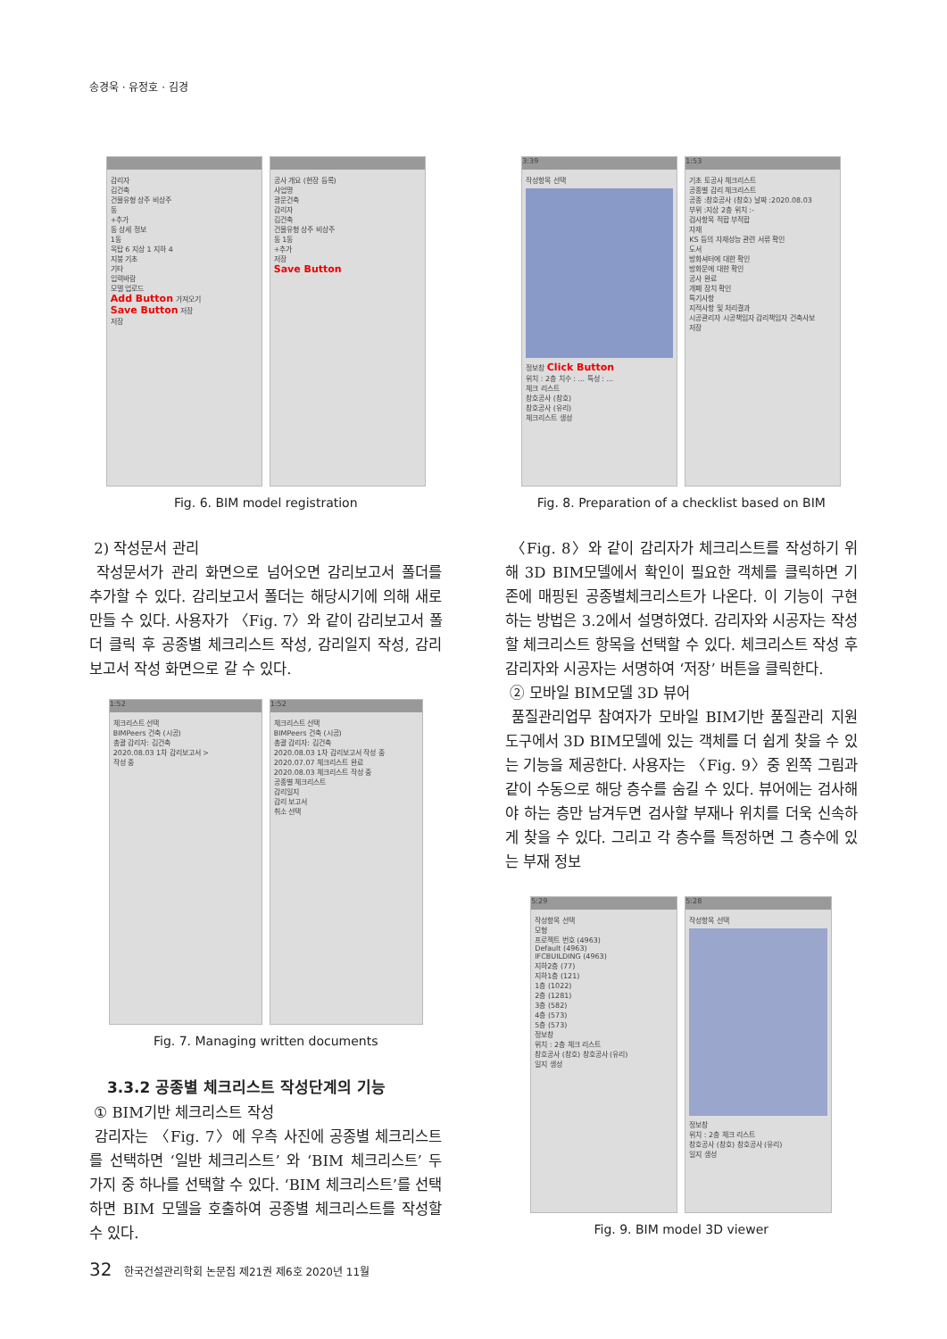송경욱 · 유정호 · 김경
감리자
김건축
건물유형 상주 비상주
동
+추가
동 상세 정보
1동
옥탑 6 지상 1 지하 4
지붕 기초
기타
입력바람
모델 업로드
Add Button 가져오기
Save Button 저장
저장
공사 개요 (현장 등록)
사업명
광운건축
감리자
김건축
건물유형 상주 비상주
동 1동
+추가
저장
Save Button
Fig. 6. BIM model registration
2) 작성문서 관리
작성문서가 관리 화면으로 넘어오면 감리보고서 폴더를 추가할 수 있다. 감리보고서 폴더는 해당시기에 의해 새로 만들 수 있다. 사용자가 〈Fig. 7〉와 같이 감리보고서 폴더 클릭 후 공종별 체크리스트 작성, 감리일지 작성, 감리보고서 작성 화면으로 갈 수 있다.
1:52
체크리스트 선택
BIMPeers 건축 (시공)
총괄 감리자: 김건축
2020.08.03 1차 감리보고서 >
작성 중
1:52
체크리스트 선택
BIMPeers 건축 (시공)
총괄 감리자: 김건축
2020.08.03 1차 감리보고서 작성 중
2020.07.07 체크리스트 완료
2020.08.03 체크리스트 작성 중
공종별 체크리스트
감리일지
감리 보고서
취소 선택
Fig. 7. Managing written documents
3.3.2 공종별 체크리스트 작성단계의 기능
① BIM기반 체크리스트 작성
감리자는 〈Fig. 7〉에 우측 사진에 공종별 체크리스트를 선택하면 ‘일반 체크리스트’ 와 ‘BIM 체크리스트’ 두 가지 중 하나를 선택할 수 있다. ‘BIM 체크리스트’를 선택하면 BIM 모델을 호출하여 공종별 체크리스트를 작성할 수 있다.
3:39
작성항목 선택
정보창 Click Button
위치 : 2층 치수 : ... 특성 : ...
체크 리스트
창호공사 (창호)
창호공사 (유리)
체크리스트 생성
1:53
기초 토공사 체크리스트
공종별 감리 체크리스트
공종 :창호공사 (창호) 날짜 :2020.08.03
부위 :지상 2층 위치 :-
검사항목 적합 부적합
자재
KS 등의 자재성능 관련 서류 확인
도서
방화셔터에 대한 확인
방화문에 대한 확인
공사 완료
개폐 장치 확인
특기사항
지적사항 및 처리결과
시공관리자 시공책임자 감리책임자 건축사보
저장
Fig. 8. Preparation of a checklist based on BIM
〈Fig. 8〉와 같이 감리자가 체크리스트를 작성하기 위해 3D BIM모델에서 확인이 필요한 객체를 클릭하면 기존에 매핑된 공종별체크리스트가 나온다. 이 기능이 구현하는 방법은 3.2에서 설명하였다. 감리자와 시공자는 작성할 체크리스트 항목을 선택할 수 있다. 체크리스트 작성 후 감리자와 시공자는 서명하여 ‘저장’ 버튼을 클릭한다.
② 모바일 BIM모델 3D 뷰어
품질관리업무 참여자가 모바일 BIM기반 품질관리 지원도구에서 3D BIM모델에 있는 객체를 더 쉽게 찾을 수 있는 기능을 제공한다. 사용자는 〈Fig. 9〉중 왼쪽 그림과 같이 수동으로 해당 층수를 숨길 수 있다. 뷰어에는 검사해야 하는 층만 남겨두면 검사할 부재나 위치를 더욱 신속하게 찾을 수 있다. 그리고 각 층수를 특정하면 그 층수에 있는 부재 정보
5:29
작성항목 선택
모형
프로젝트 번호 (4963)
Default (4963)
IFCBUILDING (4963)
지하2층 (77)
지하1층 (121)
1층 (1022)
2층 (1281)
3층 (582)
4층 (573)
5층 (573)
정보창
위치 : 2층 체크 리스트
창호공사 (창호) 창호공사 (유리)
일지 생성
5:28
작성항목 선택
정보창
위치 : 2층 체크 리스트
창호공사 (창호) 창호공사 (유리)
일지 생성
Fig. 9. BIM model 3D viewer
32 한국건설관리학회 논문집 제21권 제6호 2020년 11월